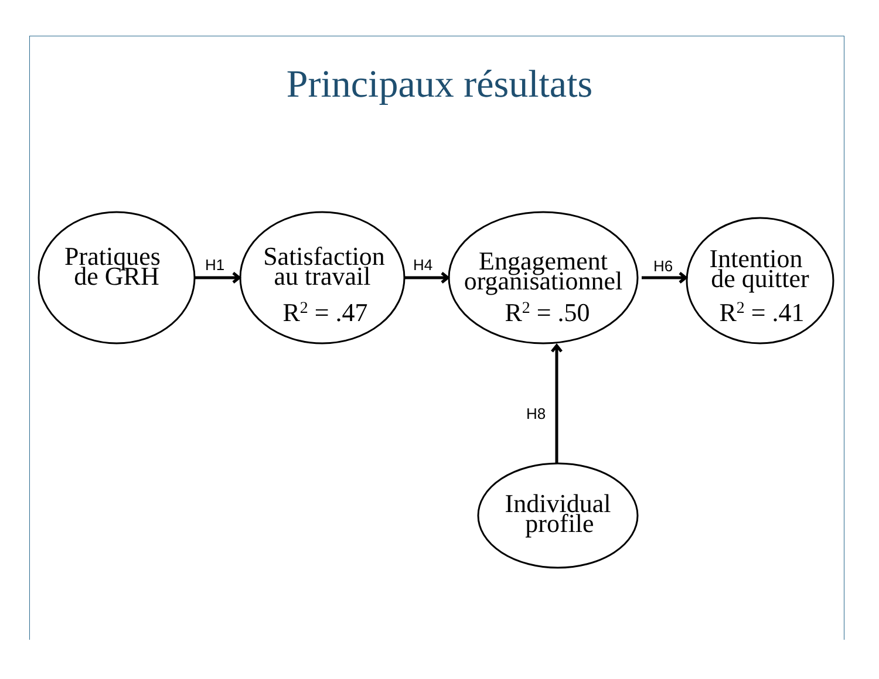Principaux résultats
Pratiques
de GRH
Satisfaction
au travail
R2 = .47
Engagement
organisationnel
R2 = .50
Intention
de quitter
R2 = .41
Individual
profile
H1
H4
H6
H8